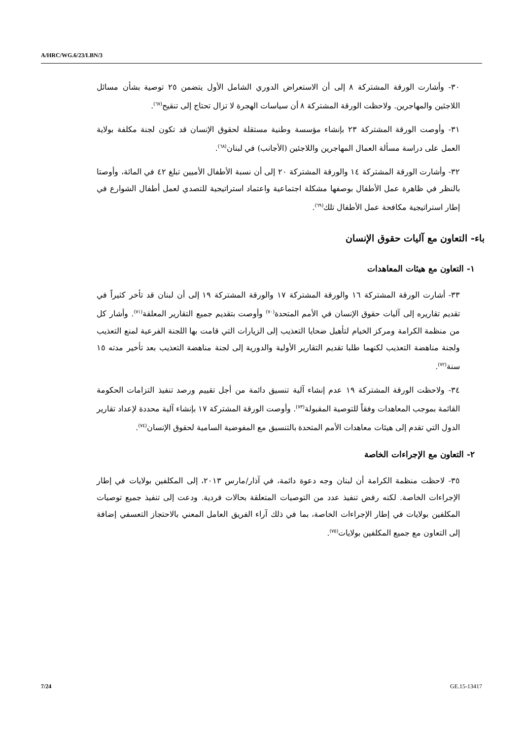A/HRC/WG.6/23/LBN/3
٣٠- وأشارت الورقة المشتركة ٨ إلى أن الاستعراض الدوري الشامل الأول يتضمن ٢٥ توصية بشأن مسائل اللاجئين والمهاجرين. ولاحظت الورقة المشتركة ٨ أن سياسات الهجرة لا تزال تحتاج إلى تنقيح<sup>(٦٧)</sup>.
٣١- وأوصت الورقة المشتركة ٢٣ بإنشاء مؤسسة وطنية مستقلة لحقوق الإنسان قد تكون لجنة مكلفة بولاية العمل على دراسة مسألة العمال المهاجرين واللاجئين (الأجانب) في لبنان<sup>(٦٨)</sup>.
٣٢- وأشارت الورقة المشتركة ١٤ والورقة المشتركة ٢٠ إلى أن نسبة الأطفال الأميين تبلغ ٤٢ في المائة، وأوصتا بالنظر في ظاهرة عمل الأطفال بوصفها مشكلة اجتماعية واعتماد استراتيجية للتصدي لعمل أطفال الشوارع في إطار استراتيجية مكافحة عمل الأطفال تلك<sup>(٦٩)</sup>.
باء- التعاون مع آليات حقوق الإنسان
١- التعاون مع هيئات المعاهدات
٣٣- أشارت الورقة المشتركة ١٦ والورقة المشتركة ١٧ والورقة المشتركة ١٩ إلى أن لبنان قد تأخر كثيراً في تقديم تقاريره إلى آليات حقوق الإنسان في الأمم المتحدة<sup>(٧٠)</sup> وأوصت بتقديم جميع التقارير المعلقة<sup>(٧١)</sup>. وأشار كل من منظمة الكرامة ومركز الخيام لتأهيل ضحايا التعذيب إلى الزيارات التي قامت بها اللجنة الفرعية لمنع التعذيب ولجنة مناهضة التعذيب لكنهما طلبا تقديم التقارير الأولية والدورية إلى لجنة مناهضة التعذيب بعد تأخير مدته ١٥ سنة<sup>(٧٢)</sup>.
٣٤- ولاحظت الورقة المشتركة ١٩ عدم إنشاء آلية تنسيق دائمة من أجل تقييم ورصد تنفيذ التزامات الحكومة القائمة بموجب المعاهدات وفقاً للتوصية المقبولة<sup>(٧٣)</sup>. وأوصت الورقة المشتركة ١٧ بإنشاء آلية محددة لإعداد تقارير الدول التي تقدم إلى هيئات معاهدات الأمم المتحدة بالتنسيق مع المفوضية السامية لحقوق الإنسان<sup>(٧٤)</sup>.
٢- التعاون مع الإجراءات الخاصة
٣٥- لاحظت منظمة الكرامة أن لبنان وجه دعوة دائمة، في آذار/مارس ٢٠١٣، إلى المكلفين بولايات في إطار الإجراءات الخاصة. لكنه رفض تنفيذ عدد من التوصيات المتعلقة بحالات فردية. ودعت إلى تنفيذ جميع توصيات المكلفين بولايات في إطار الإجراءات الخاصة، بما في ذلك آراء الفريق العامل المعني بالاحتجاز التعسفي إضافة إلى التعاون مع جميع المكلفين بولايات<sup>(٧٥)</sup>.
7/24 GE.15-13417